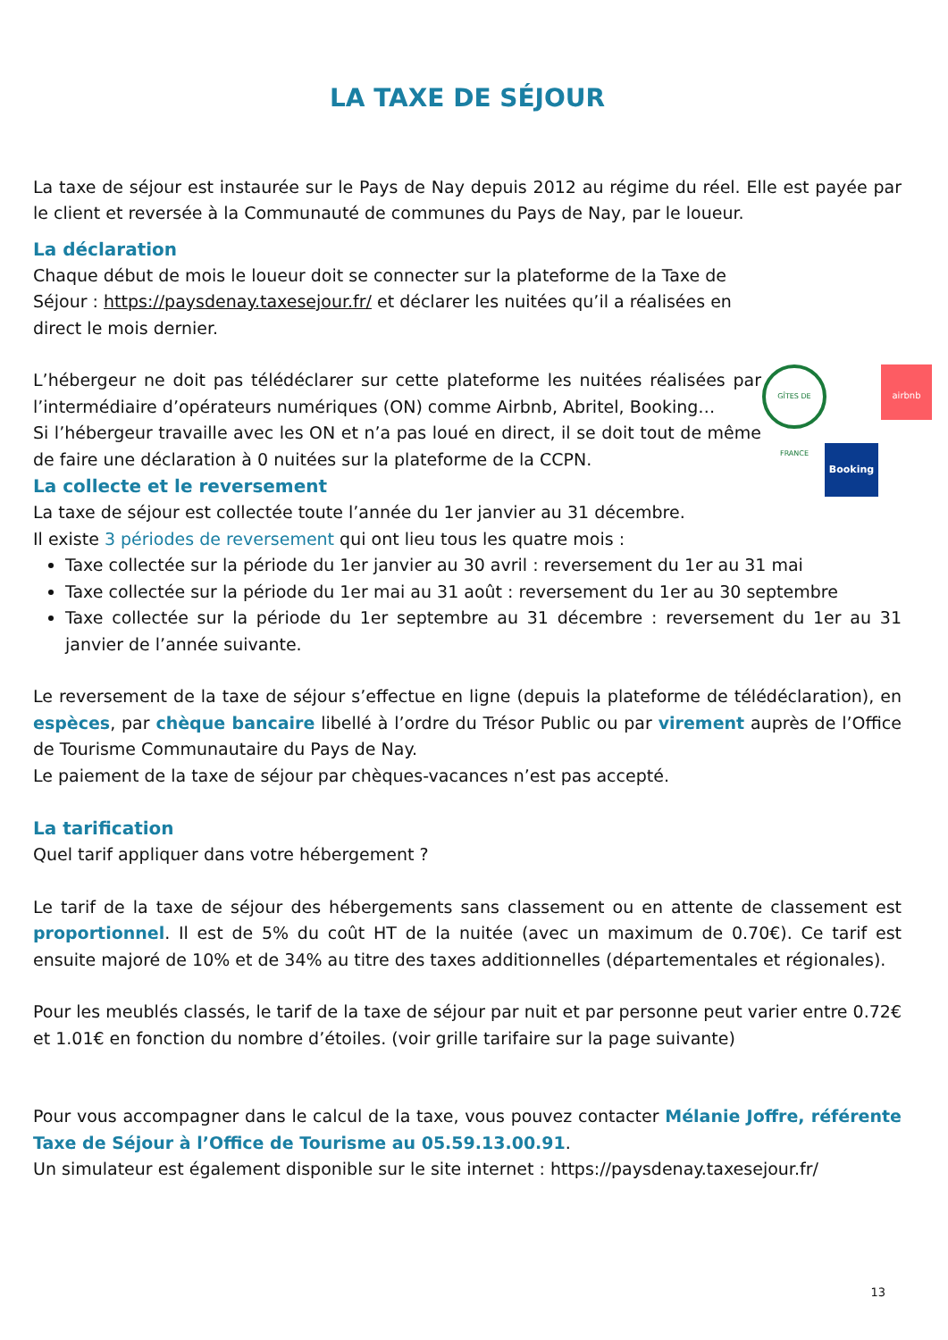LA TAXE DE SÉJOUR
La taxe de séjour est instaurée sur le Pays de Nay depuis 2012 au régime du réel. Elle est payée par le client et reversée à la Communauté de communes du Pays de Nay, par le loueur.
La déclaration
Chaque début de mois le loueur doit se connecter sur la plateforme de la Taxe de Séjour : https://paysdenay.taxesejour.fr/ et déclarer les nuitées qu’il a réalisées en direct le mois dernier.
L’hébergeur ne doit pas télédéclarer sur cette plateforme les nuitées réalisées par l’intermédiaire d’opérateurs numériques (ON) comme Airbnb, Abritel, Booking…
Si l’hébergeur travaille avec les ON et n’a pas loué en direct, il se doit tout de même de faire une déclaration à 0 nuitées sur la plateforme de la CCPN.
GÎTES DE FRANCE
airbnb
Booking
La collecte et le reversement
La taxe de séjour est collectée toute l’année du 1er janvier au 31 décembre.
Il existe 3 périodes de reversement qui ont lieu tous les quatre mois :
Taxe collectée sur la période du 1er janvier au 30 avril : reversement du 1er au 31 mai
Taxe collectée sur la période du 1er mai au 31 août : reversement du 1er au 30 septembre
Taxe collectée sur la période du 1er septembre au 31 décembre : reversement du 1er au 31 janvier de l’année suivante.
Le reversement de la taxe de séjour s’effectue en ligne (depuis la plateforme de télédéclaration), en espèces, par chèque bancaire libellé à l’ordre du Trésor Public ou par virement auprès de l’Office de Tourisme Communautaire du Pays de Nay.
Le paiement de la taxe de séjour par chèques-vacances n’est pas accepté.
La tarification
Quel tarif appliquer dans votre hébergement ?
Le tarif de la taxe de séjour des hébergements sans classement ou en attente de classement est proportionnel. Il est de 5% du coût HT de la nuitée (avec un maximum de 0.70€). Ce tarif est ensuite majoré de 10% et de 34% au titre des taxes additionnelles (départementales et régionales).
Pour les meublés classés, le tarif de la taxe de séjour par nuit et par personne peut varier entre 0.72€ et 1.01€ en fonction du nombre d’étoiles. (voir grille tarifaire sur la page suivante)
Pour vous accompagner dans le calcul de la taxe, vous pouvez contacter Mélanie Joffre, référente Taxe de Séjour à l’Office de Tourisme au 05.59.13.00.91.
Un simulateur est également disponible sur le site internet : https://paysdenay.taxesejour.fr/
13